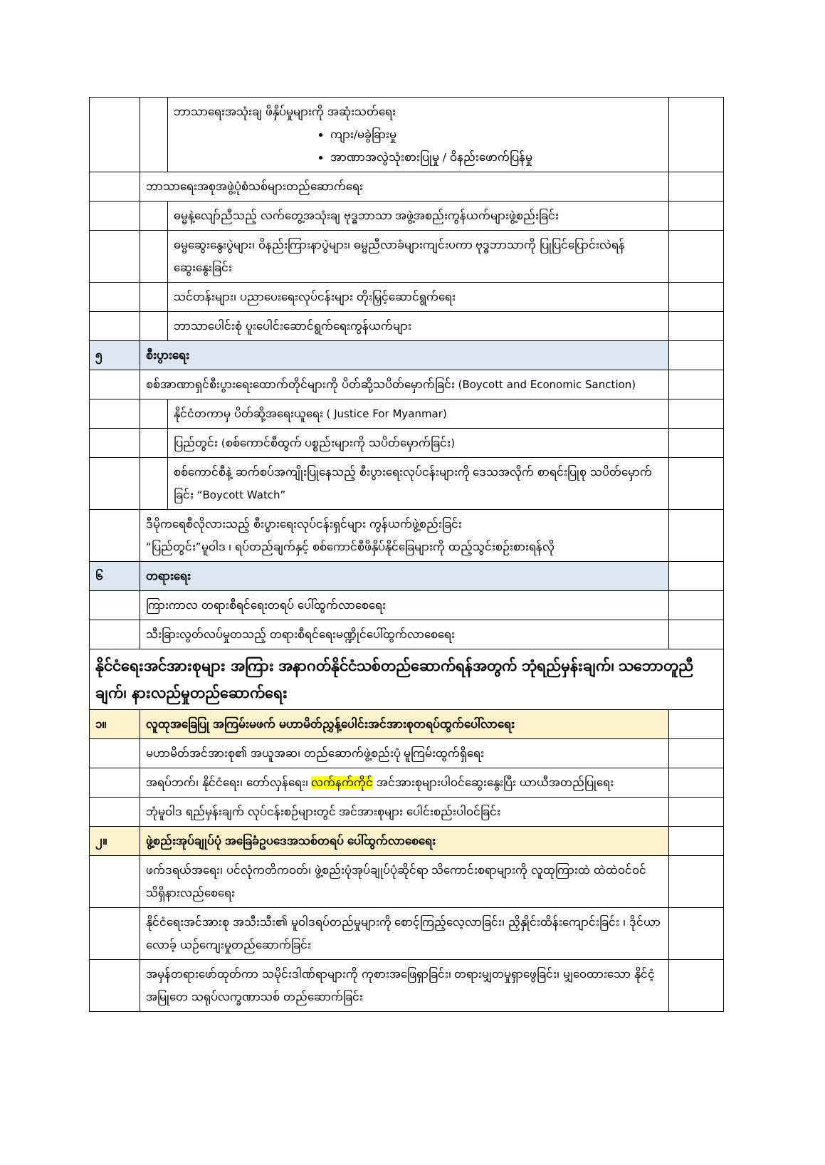| | | ဘာသာရေးအသုံးချ ဖိနှိပ်မှုများကို အဆုံးသတ်ရေး ကျား/မခွဲခြားမှု အာဏာအလွဲသုံးစားပြုမှု / ဝိနည်းဖောက်ပြန်မှု | |
| | ဘာသာရေးအစုအဖွဲ့ပုံစံသစ်များတည်ဆောက်ရေး | | |
| | | ဓမ္မနဲ့လျော်ညီသည့် လက်တွေ့အသုံးချ ဗုဒ္ဓဘာသာ အဖွဲ့အစည်းကွန်ယက်များဖွဲ့စည်းခြင်း | |
| | | ဓမ္မဆွေးနွေးပွဲများ၊ ဝိနည်းကြားနာပွဲများ၊ ဓမ္မညီလာခံများကျင်းပကာ ဗုဒ္ဓဘာသာကို ပြုပြင်ပြောင်းလဲရန် ဆွေးနွေးခြင်း | |
| | | သင်တန်းများ၊ ပညာပေးရေးလုပ်ငန်းများ တိုးမြှင့်ဆောင်ရွက်ရေး | |
| | | ဘာသာပေါင်းစုံ ပူးပေါင်းဆောင်ရွက်ရေးကွန်ယက်များ | |
| ၅ | စီးပွားရေး | | |
| | စစ်အာဏာရှင်စီးပွားရေးထောက်တိုင်များကို ပိတ်ဆို့သပိတ်မှောက်ခြင်း (Boycott and Economic Sanction) | | |
| | | နိုင်ငံတကာမှ ပိတ်ဆို့အရေးယူရေး ( Justice For Myanmar) | |
| | | ပြည်တွင်း (စစ်ကောင်စီထွက် ပစ္စည်းများကို သပိတ်မှောက်ခြင်း) | |
| | | စစ်ကောင်စီနဲ့ ဆက်စပ်အကျိုးပြုနေသည့် စီးပွားရေးလုပ်ငန်းများကို ဒေသအလိုက် စာရင်းပြုစု သပိတ်မှောက်ခြင်း “Boycott Watch” | |
| | ဒီမိုကရေစီလိုလားသည့် စီးပွားရေးလုပ်ငန်းရှင်များ ကွန်ယက်ဖွဲ့စည်းခြင်း “ပြည်တွင်း”မူဝါဒ ၊ ရပ်တည်ချက်နှင့် စစ်ကောင်စီဖိနှိပ်နိုင်ခြေများကို ထည့်သွင်းစဉ်းစားရန်လို | | |
| ၆ | တရားရေး | | |
| | ကြားကာလ တရားစီရင်ရေးတရပ် ပေါ်ထွက်လာစေရေး | | |
| | သီးခြားလွတ်လပ်မှုတသည့် တရားစီရင်ရေးမဏ္ဍိုင်ပေါ်ထွက်လာစေရေး | | |
| နိုင်ငံရေးအင်အားစုများ အကြား အနာဂတ်နိုင်ငံသစ်တည်ဆောက်ရန်အတွက် ဘုံရည်မှန်းချက်၊ သဘောတူညီချက်၊ နားလည်မှုတည်ဆောက်ရေး | | | |
| ၁။ | လူထုအခြေပြု အကြမ်းမဖက် မဟာမိတ်ညွှန့်ပေါင်းအင်အားစုတရပ်ထွက်ပေါ်လာရေး | | |
| | မဟာမိတ်အင်အားစု၏ အယူအဆ၊ တည်ဆောက်ဖွဲ့စည်းပုံ မူကြမ်းထွက်ရှိရေး | | |
| | အရပ်ဘက်၊ နိုင်ငံရေး၊ တော်လှန်ရေး၊ လက်နက်ကိုင် အင်အားစုများပါဝင်ဆွေးနွေးပြီး ယာယီအတည်ပြုရေး | | |
| | ဘုံမူဝါဒ ရည်မှန်းချက် လုပ်ငန်းစဉ်များတွင် အင်အားစုများ ပေါင်းစည်းပါဝင်ခြင်း | | |
| ၂။ | ဖွဲ့စည်းအုပ်ချုပ်ပုံ အခြေခံဥပဒေအသစ်တရပ် ပေါ်ထွက်လာစေရေး | | |
| | ဖက်ဒရယ်အရေး၊ ပင်လုံကတိကဝတ်၊ ဖွဲ့စည်းပုံအုပ်ချုပ်ပုံဆိုင်ရာ သိကောင်းစရာများကို လူထုကြားထဲ ထဲထဲဝင်ဝင် သိရှိနားလည်စေရေး | | |
| | နိုင်ငံရေးအင်အားစု အသီးသီး၏ မူဝါဒရပ်တည်မှုများကို စောင့်ကြည့်လေ့လာခြင်း၊ ညှိနှိုင်းထိန်းကျောင်းခြင်း ၊ ဒိုင်ယာလောခ့် ယဉ်ကျေးမှုတည်ဆောက်ခြင်း | | |
| | အမှန်တရားဖော်ထုတ်ကာ သမိုင်းဒါဏ်ရာများကို ကုစားအဖြေရှာခြင်း၊ တရားမျှတမှုရှာဖွေခြင်း၊ မျှဝေထားသော နိုင်ငံ့အမြုတေ သရုပ်လက္ခဏာသစ် တည်ဆောက်ခြင်း | | |